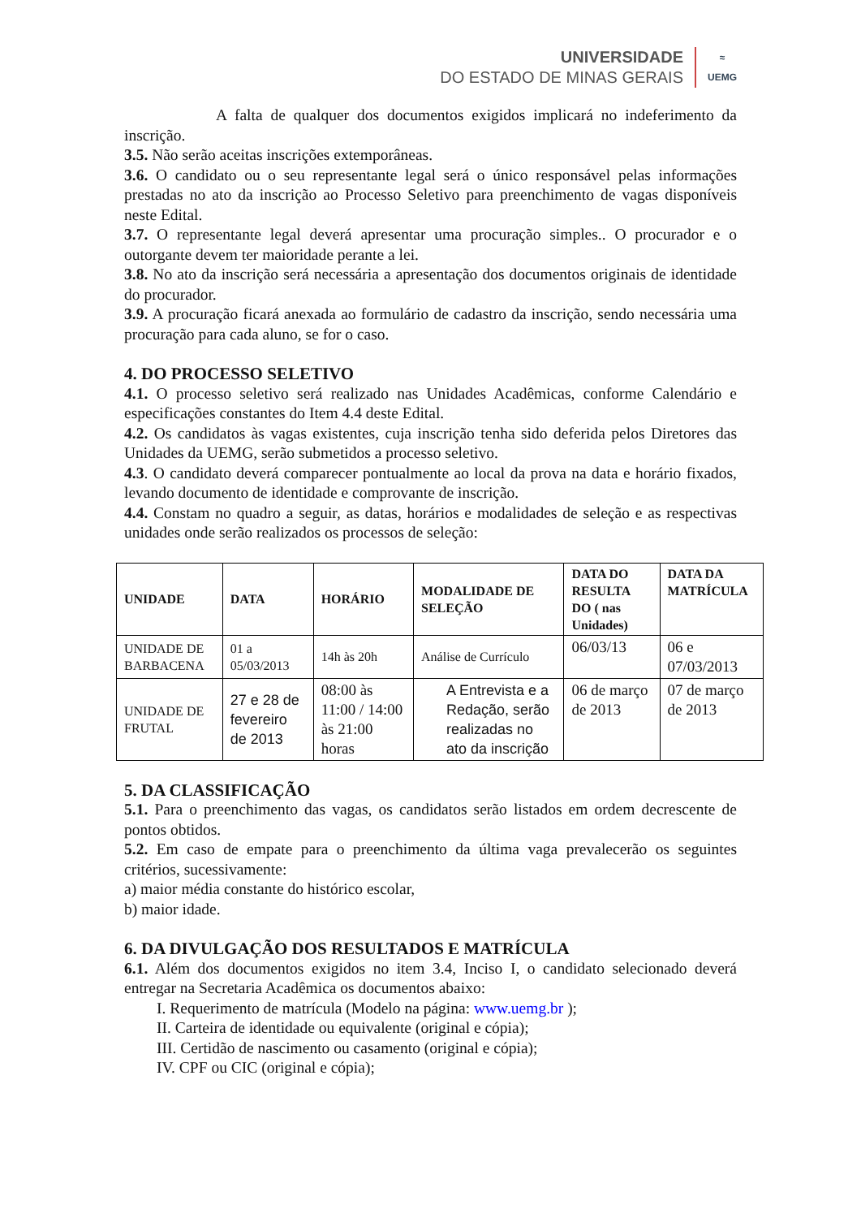UNIVERSIDADE
DO ESTADO DE MINAS GERAIS
≈
UEMG
A falta de qualquer dos documentos exigidos implicará no indeferimento da inscrição.
3.5. Não serão aceitas inscrições extemporâneas.
3.6. O candidato ou o seu representante legal será o único responsável pelas informações prestadas no ato da inscrição ao Processo Seletivo para preenchimento de vagas disponíveis neste Edital.
3.7. O representante legal deverá apresentar uma procuração simples.. O procurador e o outorgante devem ter maioridade perante a lei.
3.8. No ato da inscrição será necessária a apresentação dos documentos originais de identidade do procurador.
3.9. A procuração ficará anexada ao formulário de cadastro da inscrição, sendo necessária uma procuração para cada aluno, se for o caso.
4. DO PROCESSO SELETIVO
4.1. O processo seletivo será realizado nas Unidades Acadêmicas, conforme Calendário e especificações constantes do Item 4.4 deste Edital.
4.2. Os candidatos às vagas existentes, cuja inscrição tenha sido deferida pelos Diretores das Unidades da UEMG, serão submetidos a processo seletivo.
4.3. O candidato deverá comparecer pontualmente ao local da prova na data e horário fixados, levando documento de identidade e comprovante de inscrição.
4.4. Constam no quadro a seguir, as datas, horários e modalidades de seleção e as respectivas unidades onde serão realizados os processos de seleção:
| UNIDADE | DATA | HORÁRIO | MODALIDADE DE SELEÇÃO | DATA DO RESULTA DO ( nas Unidades) | DATA DA MATRÍCULA |
| --- | --- | --- | --- | --- | --- |
| UNIDADE DE BARBACENA | 01 a 05/03/2013 | 14h às 20h | Análise de Currículo | 06/03/13 | 06 e 07/03/2013 |
| UNIDADE DE FRUTAL | 27 e 28 de fevereiro de 2013 | 08:00 às 11:00 / 14:00 às 21:00 horas | A Entrevista e a Redação, serão realizadas no ato da inscrição | 06 de março de 2013 | 07 de março de 2013 |
5. DA CLASSIFICAÇÃO
5.1. Para o preenchimento das vagas, os candidatos serão listados em ordem decrescente de pontos obtidos.
5.2. Em caso de empate para o preenchimento da última vaga prevalecerão os seguintes critérios, sucessivamente:
a) maior média constante do histórico escolar,
b) maior idade.
6. DA DIVULGAÇÃO DOS RESULTADOS E MATRÍCULA
6.1. Além dos documentos exigidos no item 3.4, Inciso I, o candidato selecionado deverá entregar na Secretaria Acadêmica os documentos abaixo:
I. Requerimento de matrícula (Modelo na página: www.uemg.br );
II. Carteira de identidade ou equivalente (original e cópia);
III. Certidão de nascimento ou casamento (original e cópia);
IV. CPF ou CIC (original e cópia);